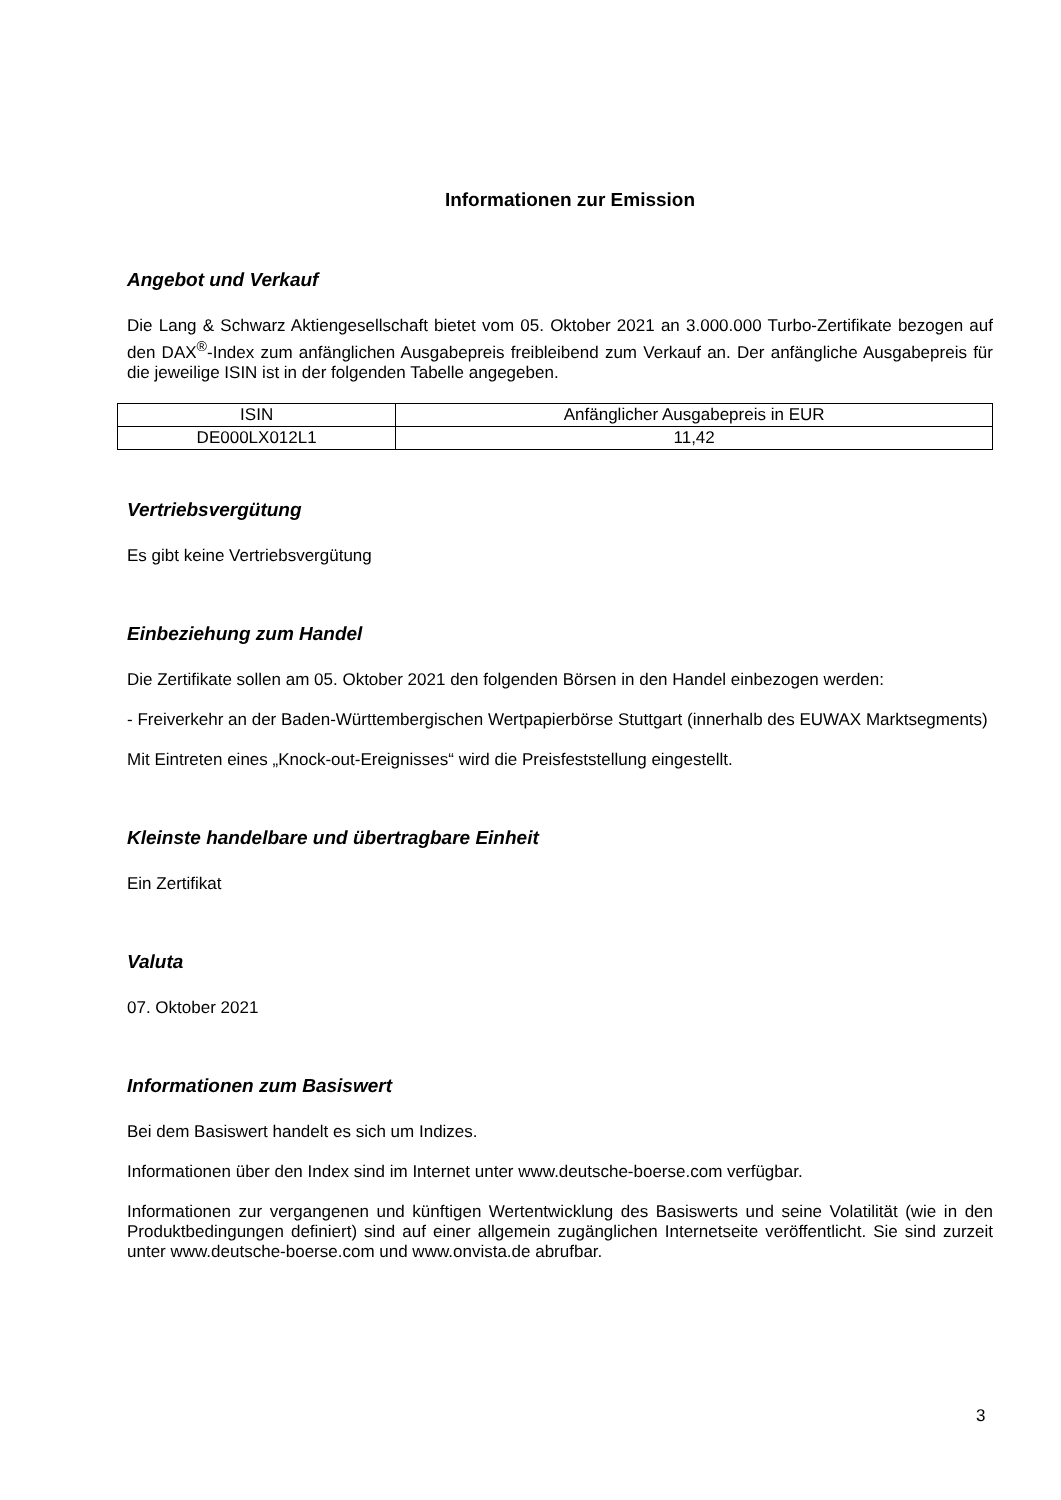Informationen zur Emission
Angebot und Verkauf
Die Lang & Schwarz Aktiengesellschaft bietet vom 05. Oktober 2021 an 3.000.000 Turbo-Zertifikate bezogen auf den DAX<sup>®</sup>-Index zum anfänglichen Ausgabepreis freibleibend zum Verkauf an. Der anfängliche Ausgabepreis für die jeweilige ISIN ist in der folgenden Tabelle angegeben.
| ISIN | Anfänglicher Ausgabepreis in EUR |
| DE000LX012L1 | 11,42 |
Vertriebsvergütung
Es gibt keine Vertriebsvergütung
Einbeziehung zum Handel
Die Zertifikate sollen am 05. Oktober 2021 den folgenden Börsen in den Handel einbezogen werden:
- Freiverkehr an der Baden-Württembergischen Wertpapierbörse Stuttgart (innerhalb des EUWAX Marktsegments)
Mit Eintreten eines „Knock-out-Ereignisses“ wird die Preisfeststellung eingestellt.
Kleinste handelbare und übertragbare Einheit
Ein Zertifikat
Valuta
07. Oktober 2021
Informationen zum Basiswert
Bei dem Basiswert handelt es sich um Indizes.
Informationen über den Index sind im Internet unter www.deutsche-boerse.com verfügbar.
Informationen zur vergangenen und künftigen Wertentwicklung des Basiswerts und seine Volatilität (wie in den Produktbedingungen definiert) sind auf einer allgemein zugänglichen Internetseite veröffentlicht. Sie sind zurzeit unter www.deutsche-boerse.com und www.onvista.de abrufbar.
3